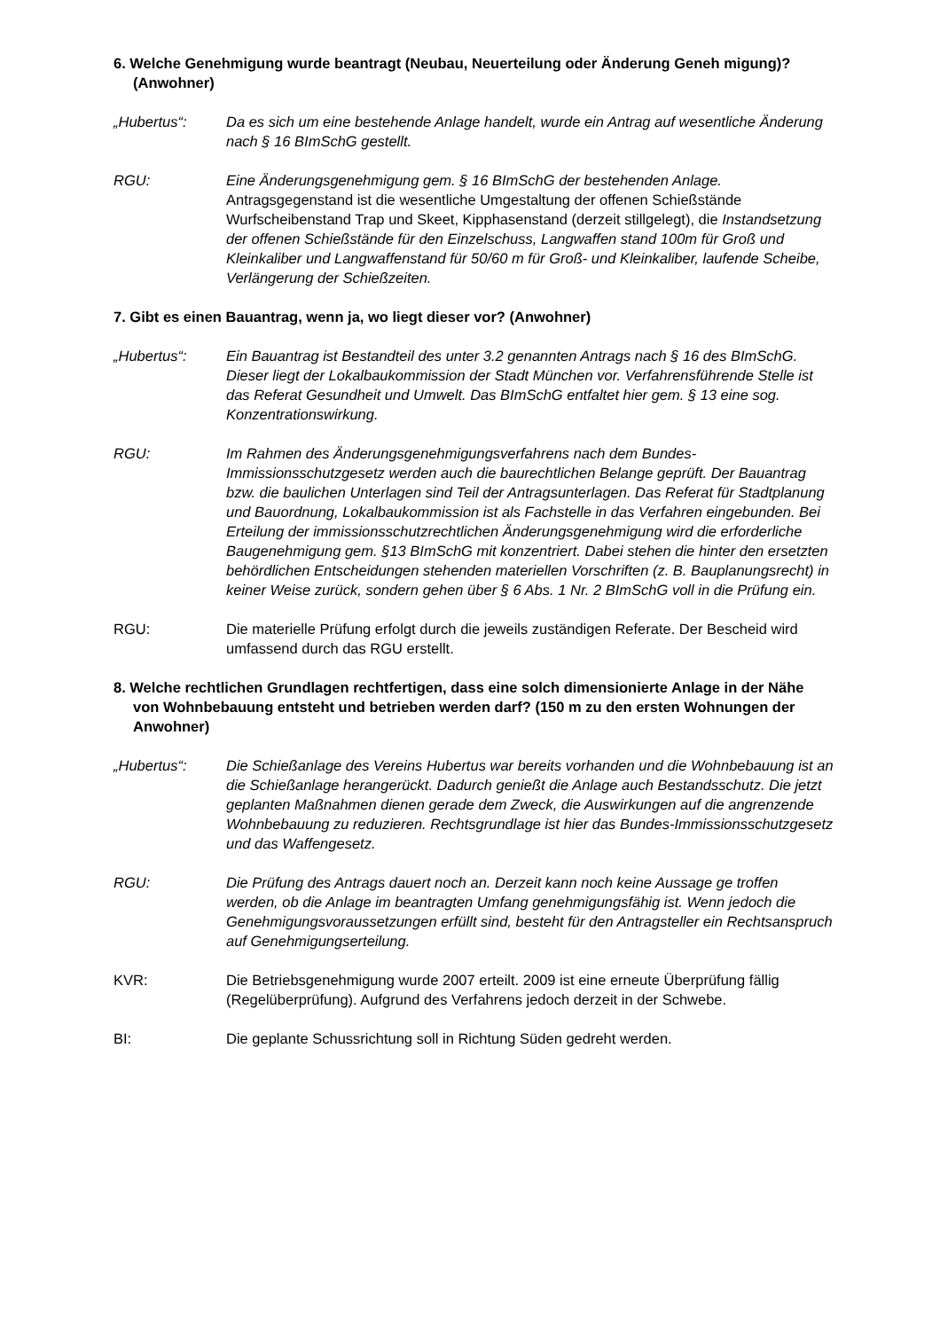6. Welche Genehmigung wurde beantragt (Neubau, Neuerteilung oder Änderung Geneh migung)? (Anwohner)
„Hubertus“: Da es sich um eine bestehende Anlage handelt, wurde ein Antrag auf wesentliche Änderung nach § 16 BImSchG gestellt.
RGU: Eine Änderungsgenehmigung gem. § 16 BImSchG der bestehenden Anlage. Antragsgegenstand ist die wesentliche Umgestaltung der offenen Schießstände Wurfscheibenstand Trap und Skeet, Kipphasenstand (derzeit stillgelegt), die Instandsetzung der offenen Schießstände für den Einzelschuss, Langwaffen stand 100m für Groß und Kleinkaliber und Langwaffenstand für 50/60 m für Groß- und Kleinkaliber, laufende Scheibe, Verlängerung der Schießzeiten.
7. Gibt es einen Bauantrag, wenn ja, wo liegt dieser vor? (Anwohner)
„Hubertus“: Ein Bauantrag ist Bestandteil des unter 3.2 genannten Antrags nach § 16 des BImSchG. Dieser liegt der Lokalbaukommission der Stadt München vor. Verfahrensführende Stelle ist das Referat Gesundheit und Umwelt. Das BImSchG entfaltet hier gem. § 13 eine sog. Konzentrationswirkung.
RGU: Im Rahmen des Änderungsgenehmigungsverfahrens nach dem Bundes-Immissionsschutzgesetz werden auch die baurechtlichen Belange geprüft. Der Bauantrag bzw. die baulichen Unterlagen sind Teil der Antragsunterlagen. Das Referat für Stadtplanung und Bauordnung, Lokalbaukommission ist als Fachstelle in das Verfahren eingebunden. Bei Erteilung der immissionsschutzrechtlichen Änderungsgenehmigung wird die erforderliche Baugenehmigung gem. §13 BImSchG mit konzentriert. Dabei stehen die hinter den ersetzten behördlichen Entscheidungen stehenden materiellen Vorschriften (z. B. Bauplanungsrecht) in keiner Weise zurück, sondern gehen über § 6 Abs. 1 Nr. 2 BImSchG voll in die Prüfung ein.
RGU: Die materielle Prüfung erfolgt durch die jeweils zuständigen Referate. Der Bescheid wird umfassend durch das RGU erstellt.
8. Welche rechtlichen Grundlagen rechtfertigen, dass eine solch dimensionierte Anlage in der Nähe von Wohnbebauung entsteht und betrieben werden darf? (150 m zu den ersten Wohnungen der Anwohner)
„Hubertus“: Die Schießanlage des Vereins Hubertus war bereits vorhanden und die Wohnbebauung ist an die Schießanlage herangerückt. Dadurch genießt die Anlage auch Bestandsschutz. Die jetzt geplanten Maßnahmen dienen gerade dem Zweck, die Auswirkungen auf die angrenzende Wohnbebauung zu reduzieren. Rechtsgrundlage ist hier das Bundes-Immissionsschutzgesetz und das Waffengesetz.
RGU: Die Prüfung des Antrags dauert noch an. Derzeit kann noch keine Aussage ge troffen werden, ob die Anlage im beantragten Umfang genehmigungsfähig ist. Wenn jedoch die Genehmigungsvoraussetzungen erfüllt sind, besteht für den Antragsteller ein Rechtsanspruch auf Genehmigungserteilung.
KVR: Die Betriebsgenehmigung wurde 2007 erteilt. 2009 ist eine erneute Überprüfung fällig (Regelüberprüfung). Aufgrund des Verfahrens jedoch derzeit in der Schwebe.
BI: Die geplante Schussrichtung soll in Richtung Süden gedreht werden.